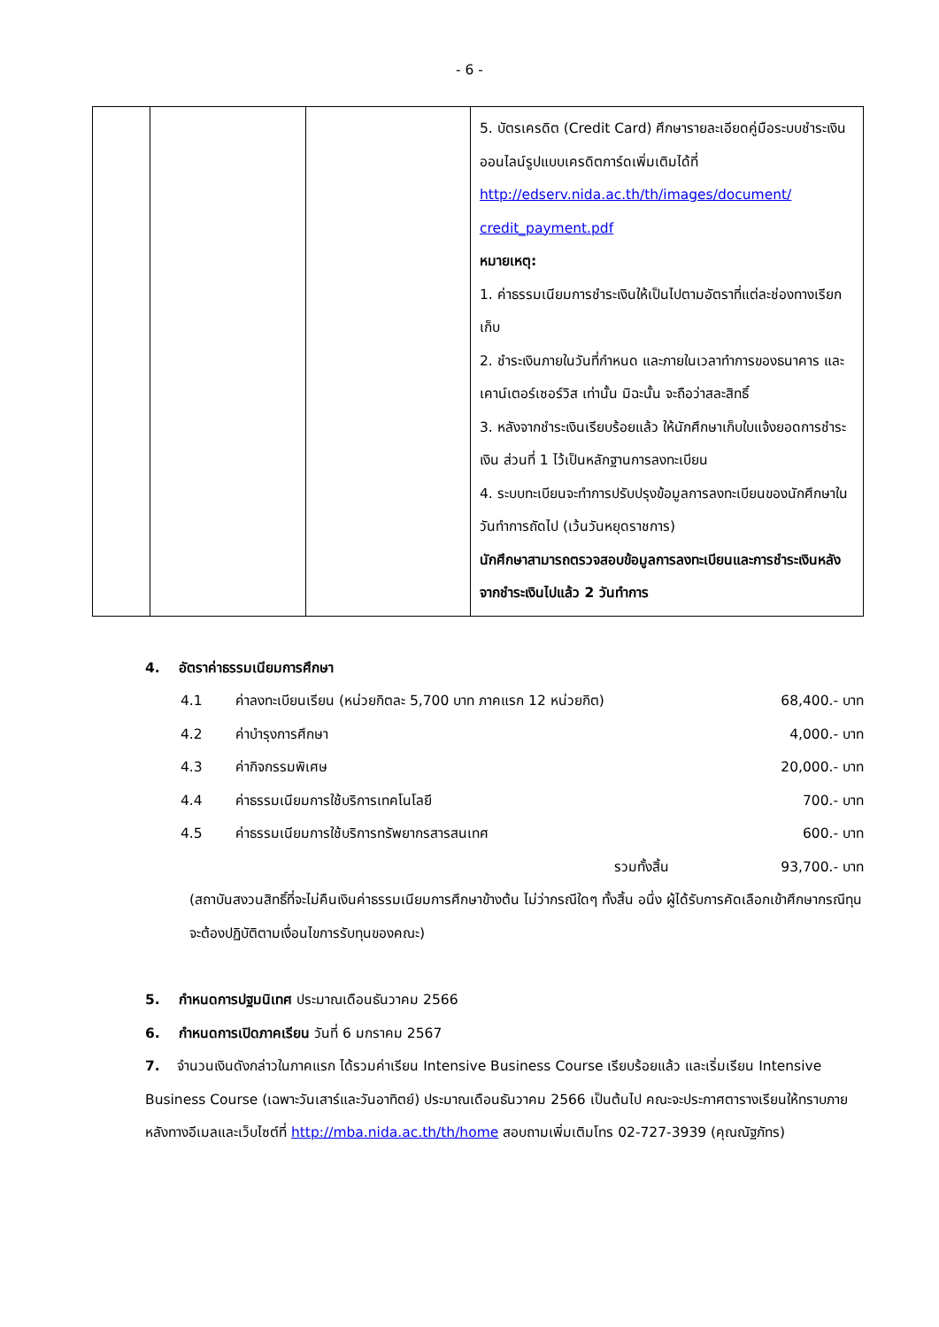- 6 -
| | | | 5. บัตรเครดิต (Credit Card) ศึกษารายละเอียดคู่มือระบบชำระเงินออนไลน์รูปแบบเครดิตการ์ดเพิ่มเติมได้ที่ http://edserv.nida.ac.th/th/images/document/ credit_payment.pdf หมายเหตุ: 1. ค่าธรรมเนียมการชำระเงินให้เป็นไปตามอัตราที่แต่ละช่องทางเรียกเก็บ 2. ชำระเงินภายในวันที่กำหนด และภายในเวลาทำการของธนาคาร และเคาน์เตอร์เซอร์วิส เท่านั้น มิฉะนั้น จะถือว่าสละสิทธิ์ 3. หลังจากชำระเงินเรียบร้อยแล้ว ให้นักศึกษาเก็บใบแจ้งยอดการชำระเงิน ส่วนที่ 1 ไว้เป็นหลักฐานการลงทะเบียน 4. ระบบทะเบียนจะทำการปรับปรุงข้อมูลการลงทะเบียนของนักศึกษาในวันทำการถัดไป (เว้นวันหยุดราชการ) นักศึกษาสามารถตรวจสอบข้อมูลการลงทะเบียนและการชำระเงินหลังจากชำระเงินไปแล้ว 2 วันทำการ |
4. อัตราค่าธรรมเนียมการศึกษา
| | 4.1 | ค่าลงทะเบียนเรียน (หน่วยกิตละ 5,700 บาท ภาคแรก 12 หน่วยกิต) | 68,400.- บาท |
| | 4.2 | ค่าบำรุงการศึกษา | 4,000.- บาท |
| | 4.3 | ค่ากิจกรรมพิเศษ | 20,000.- บาท |
| | 4.4 | ค่าธรรมเนียมการใช้บริการเทคโนโลยี | 700.- บาท |
| | 4.5 | ค่าธรรมเนียมการใช้บริการทรัพยากรสารสนเทศ | 600.- บาท |
| | | รวมทั้งสิ้น | 93,700.- บาท |
(สถาบันสงวนสิทธิ์ที่จะไม่คืนเงินค่าธรรมเนียมการศึกษาข้างต้น ไม่ว่ากรณีใดๆ ทั้งสิ้น อนึ่ง ผู้ได้รับการคัดเลือกเข้าศึกษากรณีทุนจะต้องปฏิบัติตามเงื่อนไขการรับทุนของคณะ)
5. กำหนดการปฐมนิเทศ ประมาณเดือนธันวาคม 2566
6. กำหนดการเปิดภาคเรียน วันที่ 6 มกราคม 2567
7. จำนวนเงินดังกล่าวในภาคแรก ได้รวมค่าเรียน Intensive Business Course เรียบร้อยแล้ว และเริ่มเรียน Intensive Business Course (เฉพาะวันเสาร์และวันอาทิตย์) ประมาณเดือนธันวาคม 2566 เป็นต้นไป คณะจะประกาศตารางเรียนให้ทราบภายหลังทางอีเมลและเว็บไซต์ที่ http://mba.nida.ac.th/th/home สอบถามเพิ่มเติมโทร 02-727-3939 (คุณณัฐภัทร)